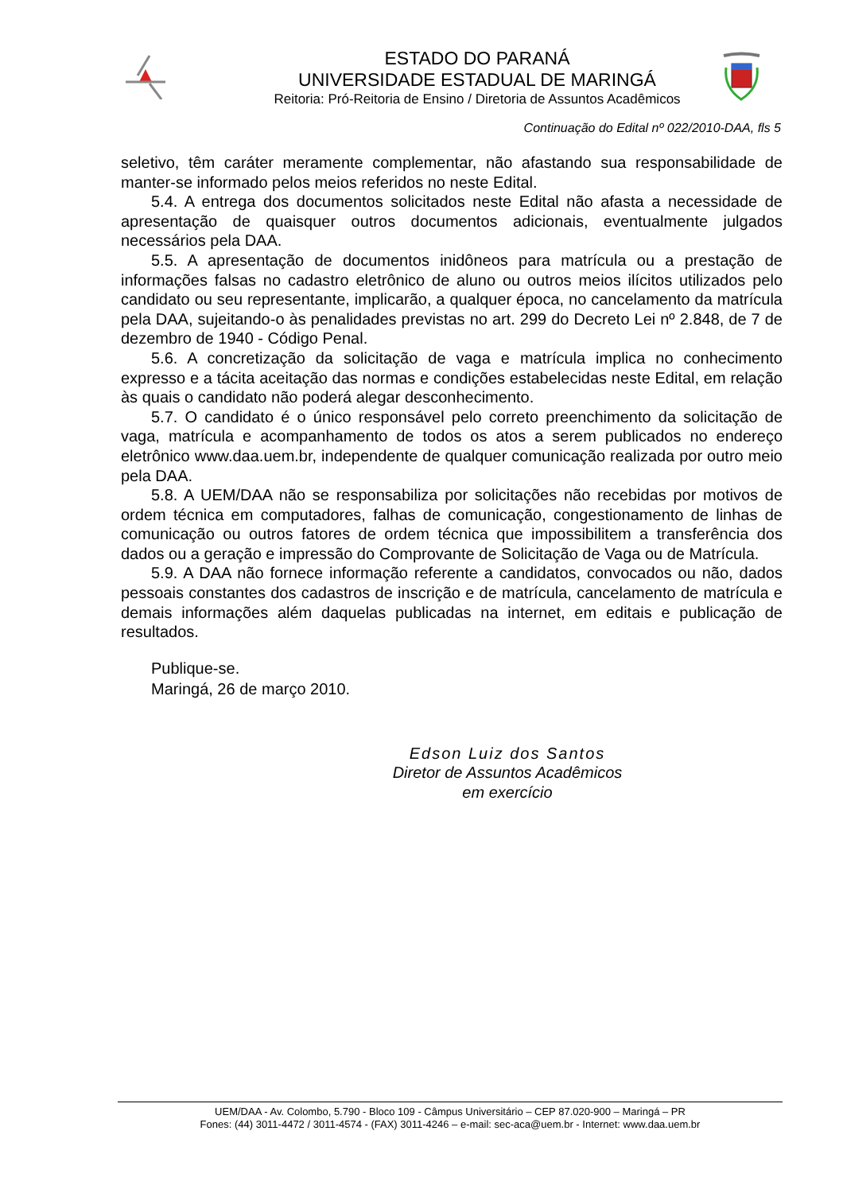ESTADO DO PARANÁ
UNIVERSIDADE ESTADUAL DE MARINGÁ
Reitoria: Pró-Reitoria de Ensino / Diretoria de Assuntos Acadêmicos
Continuação do Edital nº 022/2010-DAA, fls 5
seletivo, têm caráter meramente complementar, não afastando sua responsabilidade de manter-se informado pelos meios referidos no neste Edital.
5.4. A entrega dos documentos solicitados neste Edital não afasta a necessidade de apresentação de quaisquer outros documentos adicionais, eventualmente julgados necessários pela DAA.
5.5. A apresentação de documentos inidôneos para matrícula ou a prestação de informações falsas no cadastro eletrônico de aluno ou outros meios ilícitos utilizados pelo candidato ou seu representante, implicarão, a qualquer época, no cancelamento da matrícula pela DAA, sujeitando-o às penalidades previstas no art. 299 do Decreto Lei nº 2.848, de 7 de dezembro de 1940 - Código Penal.
5.6. A concretização da solicitação de vaga e matrícula implica no conhecimento expresso e a tácita aceitação das normas e condições estabelecidas neste Edital, em relação às quais o candidato não poderá alegar desconhecimento.
5.7. O candidato é o único responsável pelo correto preenchimento da solicitação de vaga, matrícula e acompanhamento de todos os atos a serem publicados no endereço eletrônico www.daa.uem.br, independente de qualquer comunicação realizada por outro meio pela DAA.
5.8. A UEM/DAA não se responsabiliza por solicitações não recebidas por motivos de ordem técnica em computadores, falhas de comunicação, congestionamento de linhas de comunicação ou outros fatores de ordem técnica que impossibilitem a transferência dos dados ou a geração e impressão do Comprovante de Solicitação de Vaga ou de Matrícula.
5.9. A DAA não fornece informação referente a candidatos, convocados ou não, dados pessoais constantes dos cadastros de inscrição e de matrícula, cancelamento de matrícula e demais informações além daquelas publicadas na internet, em editais e publicação de resultados.
Publique-se.
Maringá, 26 de março 2010.
Edson Luiz dos Santos
Diretor de Assuntos Acadêmicos
em exercício
UEM/DAA - Av. Colombo, 5.790 - Bloco 109 - Câmpus Universitário – CEP 87.020-900 – Maringá – PR
Fones: (44) 3011-4472 / 3011-4574 - (FAX) 3011-4246 – e-mail: sec-aca@uem.br - Internet: www.daa.uem.br